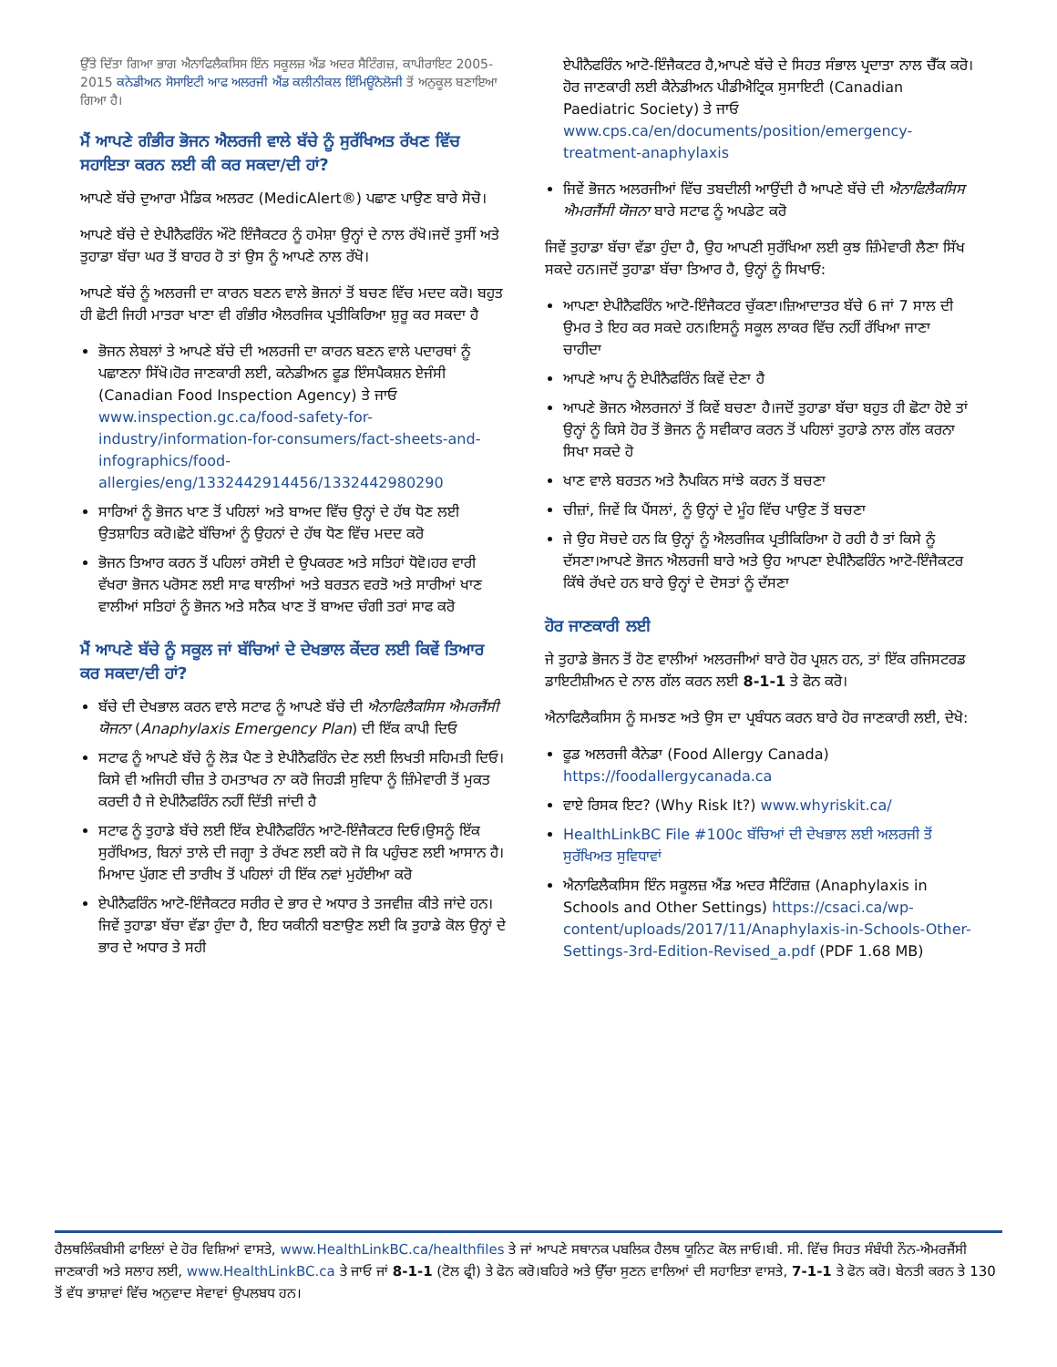ਉੱਤੇ ਦਿੱਤਾ ਗਿਆ ਭਾਗ ਐਨਾਫਿਲੈਕਸਿਸ ਇੰਨ ਸਕੂਲਜ਼ ਐਂਡ ਅਦਰ ਸੈਟਿੰਗਜ਼, ਕਾਪੀਰਾਇਟ 2005-2015 ਕਨੇਡੀਅਨ ਸੋਸਾਇਟੀ ਆਫ ਅਲਰਜੀ ਐਂਡ ਕਲੀਨੀਕਲ ਇੰਮਿਊਨੋਲੋਜੀ ਤੋਂ ਅਨੁਕੂਲ ਬਣਾਇਆ ਗਿਆ ਹੈ।
ਮੈਂ ਆਪਣੇ ਗੰਭੀਰ ਭੋਜਨ ਐਲਰਜੀ ਵਾਲੇ ਬੱਚੇ ਨੂੰ ਸੁਰੱਖਿਅਤ ਰੱਖਣ ਵਿੱਚ ਸਹਾਇਤਾ ਕਰਨ ਲਈ ਕੀ ਕਰ ਸਕਦਾ/ਦੀ ਹਾਂ?
ਆਪਣੇ ਬੱਚੇ ਦੁਆਰਾ ਮੈਡਿਕ ਅਲਰਟ (MedicAlert®) ਪਛਾਣ ਪਾਉਣ ਬਾਰੇ ਸੋਚੋ।
ਆਪਣੇ ਬੱਚੇ ਦੇ ਏਪੀਨੈਫਰਿੰਨ ਔਟੋ ਇੰਜੈਕਟਰ ਨੂੰ ਹਮੇਸ਼ਾ ਉਨ੍ਹਾਂ ਦੇ ਨਾਲ ਰੱਖੋ।ਜਦੋਂ ਤੁਸੀਂ ਅਤੇ ਤੁਹਾਡਾ ਬੱਚਾ ਘਰ ਤੋਂ ਬਾਹਰ ਹੋ ਤਾਂ ਉਸ ਨੂੰ ਆਪਣੇ ਨਾਲ ਰੱਖੋ।
ਆਪਣੇ ਬੱਚੇ ਨੂੰ ਅਲਰਜੀ ਦਾ ਕਾਰਨ ਬਣਨ ਵਾਲੇ ਭੋਜਨਾਂ ਤੋਂ ਬਚਣ ਵਿੱਚ ਮਦਦ ਕਰੋ। ਬਹੁਤ ਹੀ ਛੋਟੀ ਜਿਹੀ ਮਾਤਰਾ ਖਾਣਾ ਵੀ ਗੰਭੀਰ ਐਲਰਜਿਕ ਪ੍ਰਤੀਕਿਰਿਆ ਸ਼ੁਰੂ ਕਰ ਸਕਦਾ ਹੈ
ਭੋਜਨ ਲੇਬਲਾਂ ਤੇ ਆਪਣੇ ਬੱਚੇ ਦੀ ਅਲਰਜੀ ਦਾ ਕਾਰਨ ਬਣਨ ਵਾਲੇ ਪਦਾਰਥਾਂ ਨੂੰ ਪਛਾਣਨਾ ਸਿੱਖੋ।ਹੋਰ ਜਾਣਕਾਰੀ ਲਈ, ਕਨੇਡੀਅਨ ਫੂਡ ਇੰਸਪੈਕਸ਼ਨ ਏਜੰਸੀ (Canadian Food Inspection Agency) ਤੇ ਜਾਓ www.inspection.gc.ca/food-safety-for-industry/information-for-consumers/fact-sheets-and-infographics/food-allergies/eng/1332442914456/1332442980290
ਸਾਰਿਆਂ ਨੂੰ ਭੋਜਨ ਖਾਣ ਤੋਂ ਪਹਿਲਾਂ ਅਤੇ ਬਾਅਦ ਵਿੱਚ ਉਨ੍ਹਾਂ ਦੇ ਹੱਥ ਧੋਣ ਲਈ ਉਤਸ਼ਾਹਿਤ ਕਰੋ।ਛੋਟੇ ਬੱਚਿਆਂ ਨੂੰ ਉਹਨਾਂ ਦੇ ਹੱਥ ਧੋਣ ਵਿੱਚ ਮਦਦ ਕਰੋ
ਭੋਜਨ ਤਿਆਰ ਕਰਨ ਤੋਂ ਪਹਿਲਾਂ ਰਸੋਈ ਦੇ ਉਪਕਰਣ ਅਤੇ ਸਤਿਹਾਂ ਧੋਵੋ।ਹਰ ਵਾਰੀ ਵੱਖਰਾ ਭੋਜਨ ਪਰੋਸਣ ਲਈ ਸਾਫ ਥਾਲੀਆਂ ਅਤੇ ਬਰਤਨ ਵਰਤੋ ਅਤੇ ਸਾਰੀਆਂ ਖਾਣ ਵਾਲੀਆਂ ਸਤਿਹਾਂ ਨੂੰ ਭੋਜਨ ਅਤੇ ਸਨੈਕ ਖਾਣ ਤੋਂ ਬਾਅਦ ਚੰਗੀ ਤਰਾਂ ਸਾਫ ਕਰੋ
ਮੈਂ ਆਪਣੇ ਬੱਚੇ ਨੂੰ ਸਕੂਲ ਜਾਂ ਬੱਚਿਆਂ ਦੇ ਦੇਖਭਾਲ ਕੇਂਦਰ ਲਈ ਕਿਵੇਂ ਤਿਆਰ ਕਰ ਸਕਦਾ/ਦੀ ਹਾਂ?
ਬੱਚੇ ਦੀ ਦੇਖਭਾਲ ਕਰਨ ਵਾਲੇ ਸਟਾਫ ਨੂੰ ਆਪਣੇ ਬੱਚੇ ਦੀ ਐਨਾਫਿਲੈਕਸਿਸ ਐਮਰਜੈਂਸੀ ਯੋਜਨਾ (Anaphylaxis Emergency Plan) ਦੀ ਇੱਕ ਕਾਪੀ ਦਿਓ
ਸਟਾਫ ਨੂੰ ਆਪਣੇ ਬੱਚੇ ਨੂੰ ਲੋੜ ਪੈਣ ਤੇ ਏਪੀਨੈਫਰਿੰਨ ਦੇਣ ਲਈ ਲਿਖਤੀ ਸਹਿਮਤੀ ਦਿਓ।ਕਿਸੇ ਵੀ ਅਜਿਹੀ ਚੀਜ਼ ਤੇ ਹਮਤਾਖਰ ਨਾ ਕਰੋ ਜਿਹੜੀ ਸੁਵਿਧਾ ਨੂੰ ਜ਼ਿੰਮੇਵਾਰੀ ਤੋਂ ਮੁਕਤ ਕਰਦੀ ਹੈ ਜੇ ਏਪੀਨੈਫਰਿੰਨ ਨਹੀਂ ਦਿੱਤੀ ਜਾਂਦੀ ਹੈ
ਸਟਾਫ ਨੂੰ ਤੁਹਾਡੇ ਬੱਚੇ ਲਈ ਇੱਕ ਏਪੀਨੈਫਰਿੰਨ ਆਟੋ-ਇੰਜੈਕਟਰ ਦਿਓ।ਉਸਨੂੰ ਇੱਕ ਸੁਰੱਖਿਅਤ, ਬਿਨਾਂ ਤਾਲੇ ਦੀ ਜਗ੍ਹਾ ਤੇ ਰੱਖਣ ਲਈ ਕਹੋ ਜੋ ਕਿ ਪਹੁੰਚਣ ਲਈ ਆਸਾਨ ਹੈ।ਮਿਆਦ ਪੁੱਗਣ ਦੀ ਤਾਰੀਖ ਤੋਂ ਪਹਿਲਾਂ ਹੀ ਇੱਕ ਨਵਾਂ ਮੁਹੱਈਆ ਕਰੋ
ਏਪੀਨੈਫਰਿੰਨ ਆਟੋ-ਇੰਜੈਕਟਰ ਸਰੀਰ ਦੇ ਭਾਰ ਦੇ ਅਧਾਰ ਤੇ ਤਜਵੀਜ਼ ਕੀਤੇ ਜਾਂਦੇ ਹਨ।ਜਿਵੇਂ ਤੁਹਾਡਾ ਬੱਚਾ ਵੱਡਾ ਹੁੰਦਾ ਹੈ, ਇਹ ਯਕੀਨੀ ਬਣਾਉਣ ਲਈ ਕਿ ਤੁਹਾਡੇ ਕੋਲ ਉਨ੍ਹਾਂ ਦੇ ਭਾਰ ਦੇ ਅਧਾਰ ਤੇ ਸਹੀ
ਏਪੀਨੈਫਰਿੰਨ ਆਟੋ-ਇੰਜੈਕਟਰ ਹੈ,ਆਪਣੇ ਬੱਚੇ ਦੇ ਸਿਹਤ ਸੰਭਾਲ ਪ੍ਰਦਾਤਾ ਨਾਲ ਚੈੱਕ ਕਰੋ।ਹੋਰ ਜਾਣਕਾਰੀ ਲਈ ਕੈਨੇਡੀਅਨ ਪੀਡੀਐਟ੍ਰਿਕ ਸੁਸਾਇਟੀ (Canadian Paediatric Society) ਤੇ ਜਾਓ www.cps.ca/en/documents/position/emergency-treatment-anaphylaxis
ਜਿਵੇਂ ਭੋਜਨ ਅਲਰਜੀਆਂ ਵਿੱਚ ਤਬਦੀਲੀ ਆਉਂਦੀ ਹੈ ਆਪਣੇ ਬੱਚੇ ਦੀ ਐਨਾਫਿਲੈਕਸਿਸ ਐਮਰਜੈਂਸੀ ਯੋਜਨਾ ਬਾਰੇ ਸਟਾਫ ਨੂੰ ਅਪਡੇਟ ਕਰੋ
ਜਿਵੇਂ ਤੁਹਾਡਾ ਬੱਚਾ ਵੱਡਾ ਹੁੰਦਾ ਹੈ, ਉਹ ਆਪਣੀ ਸੁਰੱਖਿਆ ਲਈ ਕੁਝ ਜ਼ਿੰਮੇਵਾਰੀ ਲੈਣਾ ਸਿੱਖ ਸਕਦੇ ਹਨ।ਜਦੋਂ ਤੁਹਾਡਾ ਬੱਚਾ ਤਿਆਰ ਹੈ, ਉਨ੍ਹਾਂ ਨੂੰ ਸਿਖਾਓ:
ਆਪਣਾ ਏਪੀਨੈਫਰਿੰਨ ਆਟੋ-ਇੰਜੈਕਟਰ ਚੁੱਕਣਾ।ਜ਼ਿਆਦਾਤਰ ਬੱਚੇ 6 ਜਾਂ 7 ਸਾਲ ਦੀ ਉਮਰ ਤੇ ਇਹ ਕਰ ਸਕਦੇ ਹਨ।ਇਸਨੂੰ ਸਕੂਲ ਲਾਕਰ ਵਿੱਚ ਨਹੀਂ ਰੱਖਿਆ ਜਾਣਾ ਚਾਹੀਦਾ
ਆਪਣੇ ਆਪ ਨੂੰ ਏਪੀਨੈਫਰਿੰਨ ਕਿਵੇਂ ਦੇਣਾ ਹੈ
ਆਪਣੇ ਭੋਜਨ ਐਲਰਜਨਾਂ ਤੋਂ ਕਿਵੇਂ ਬਚਣਾ ਹੈ।ਜਦੋਂ ਤੁਹਾਡਾ ਬੱਚਾ ਬਹੁਤ ਹੀ ਛੋਟਾ ਹੋਏ ਤਾਂ ਉਨ੍ਹਾਂ ਨੂੰ ਕਿਸੇ ਹੋਰ ਤੋਂ ਭੋਜਨ ਨੂੰ ਸਵੀਕਾਰ ਕਰਨ ਤੋਂ ਪਹਿਲਾਂ ਤੁਹਾਡੇ ਨਾਲ ਗੱਲ ਕਰਨਾ ਸਿਖਾ ਸਕਦੇ ਹੋ
ਖਾਣ ਵਾਲੇ ਬਰਤਨ ਅਤੇ ਨੈਪਕਿਨ ਸਾਂਝੇ ਕਰਨ ਤੋਂ ਬਚਣਾ
ਚੀਜ਼ਾਂ, ਜਿਵੇਂ ਕਿ ਪੈਂਸਲਾਂ, ਨੂੰ ਉਨ੍ਹਾਂ ਦੇ ਮੂੰਹ ਵਿੱਚ ਪਾਉਣ ਤੋਂ ਬਚਣਾ
ਜੇ ਉਹ ਸੋਚਦੇ ਹਨ ਕਿ ਉਨ੍ਹਾਂ ਨੂੰ ਐਲਰਜਿਕ ਪ੍ਰਤੀਕਿਰਿਆ ਹੋ ਰਹੀ ਹੈ ਤਾਂ ਕਿਸੇ ਨੂੰ ਦੱਸਣਾ।ਆਪਣੇ ਭੋਜਨ ਐਲਰਜੀ ਬਾਰੇ ਅਤੇ ਉਹ ਆਪਣਾ ਏਪੀਨੈਫਰਿੰਨ ਆਟੋ-ਇੰਜੈਕਟਰ ਕਿੱਥੇ ਰੱਖਦੇ ਹਨ ਬਾਰੇ ਉਨ੍ਹਾਂ ਦੇ ਦੋਸਤਾਂ ਨੂੰ ਦੱਸਣਾ
ਹੋਰ ਜਾਣਕਾਰੀ ਲਈ
ਜੇ ਤੁਹਾਡੇ ਭੋਜਨ ਤੋਂ ਹੋਣ ਵਾਲੀਆਂ ਅਲਰਜੀਆਂ ਬਾਰੇ ਹੋਰ ਪ੍ਰਸ਼ਨ ਹਨ, ਤਾਂ ਇੱਕ ਰਜਿਸਟਰਡ ਡਾਇਟੀਸ਼ੀਅਨ ਦੇ ਨਾਲ ਗੱਲ ਕਰਨ ਲਈ 8-1-1 ਤੇ ਫੋਨ ਕਰੋ।
ਐਨਾਫਿਲੈਕਸਿਸ ਨੂੰ ਸਮਝਣ ਅਤੇ ਉਸ ਦਾ ਪ੍ਰਬੰਧਨ ਕਰਨ ਬਾਰੇ ਹੋਰ ਜਾਣਕਾਰੀ ਲਈ, ਦੇਖੋ:
ਫੂਡ ਅਲਰਜੀ ਕੈਨੇਡਾ (Food Allergy Canada) https://foodallergycanada.ca
ਵਾਏ ਰਿਸਕ ਇਟ? (Why Risk It?) www.whyriskit.ca/
HealthLinkBC File #100c ਬੱਚਿਆਂ ਦੀ ਦੇਖਭਾਲ ਲਈ ਅਲਰਜੀ ਤੋਂ ਸੁਰੱਖਿਅਤ ਸੁਵਿਧਾਵਾਂ
ਐਨਾਫਿਲੈਕਸਿਸ ਇੰਨ ਸਕੂਲਜ਼ ਐਂਡ ਅਦਰ ਸੈਟਿੰਗਜ਼ (Anaphylaxis in Schools and Other Settings) https://csaci.ca/wp-content/uploads/2017/11/Anaphylaxis-in-Schools-Other-Settings-3rd-Edition-Revised_a.pdf (PDF 1.68 MB)
ਹੈਲਥਲਿੰਕਬੀਸੀ ਫਾਇਲਾਂ ਦੇ ਹੋਰ ਵਿਸ਼ਿਆਂ ਵਾਸਤੇ, www.HealthLinkBC.ca/healthfiles ਤੇ ਜਾਂ ਆਪਣੇ ਸਥਾਨਕ ਪਬਲਿਕ ਹੈਲਥ ਯੂਨਿਟ ਕੋਲ ਜਾਓ।ਬੀ. ਸੀ. ਵਿੱਚ ਸਿਹਤ ਸੰਬੰਧੀ ਨੌਨ-ਐਮਰਜੈਂਸੀ ਜਾਣਕਾਰੀ ਅਤੇ ਸਲਾਹ ਲਈ, www.HealthLinkBC.ca ਤੇ ਜਾਓ ਜਾਂ 8-1-1 (ਟੋਲ ਫ੍ਰੀ) ਤੇ ਫੋਨ ਕਰੋ।ਬਹਿਰੇ ਅਤੇ ਉੱਚਾ ਸੁਣਨ ਵਾਲਿਆਂ ਦੀ ਸਹਾਇਤਾ ਵਾਸਤੇ, 7-1-1 ਤੇ ਫੋਨ ਕਰੋ। ਬੇਨਤੀ ਕਰਨ ਤੇ 130 ਤੋਂ ਵੱਧ ਭਾਸ਼ਾਵਾਂ ਵਿੱਚ ਅਨੁਵਾਦ ਸੇਵਾਵਾਂ ਉਪਲਬਧ ਹਨ।